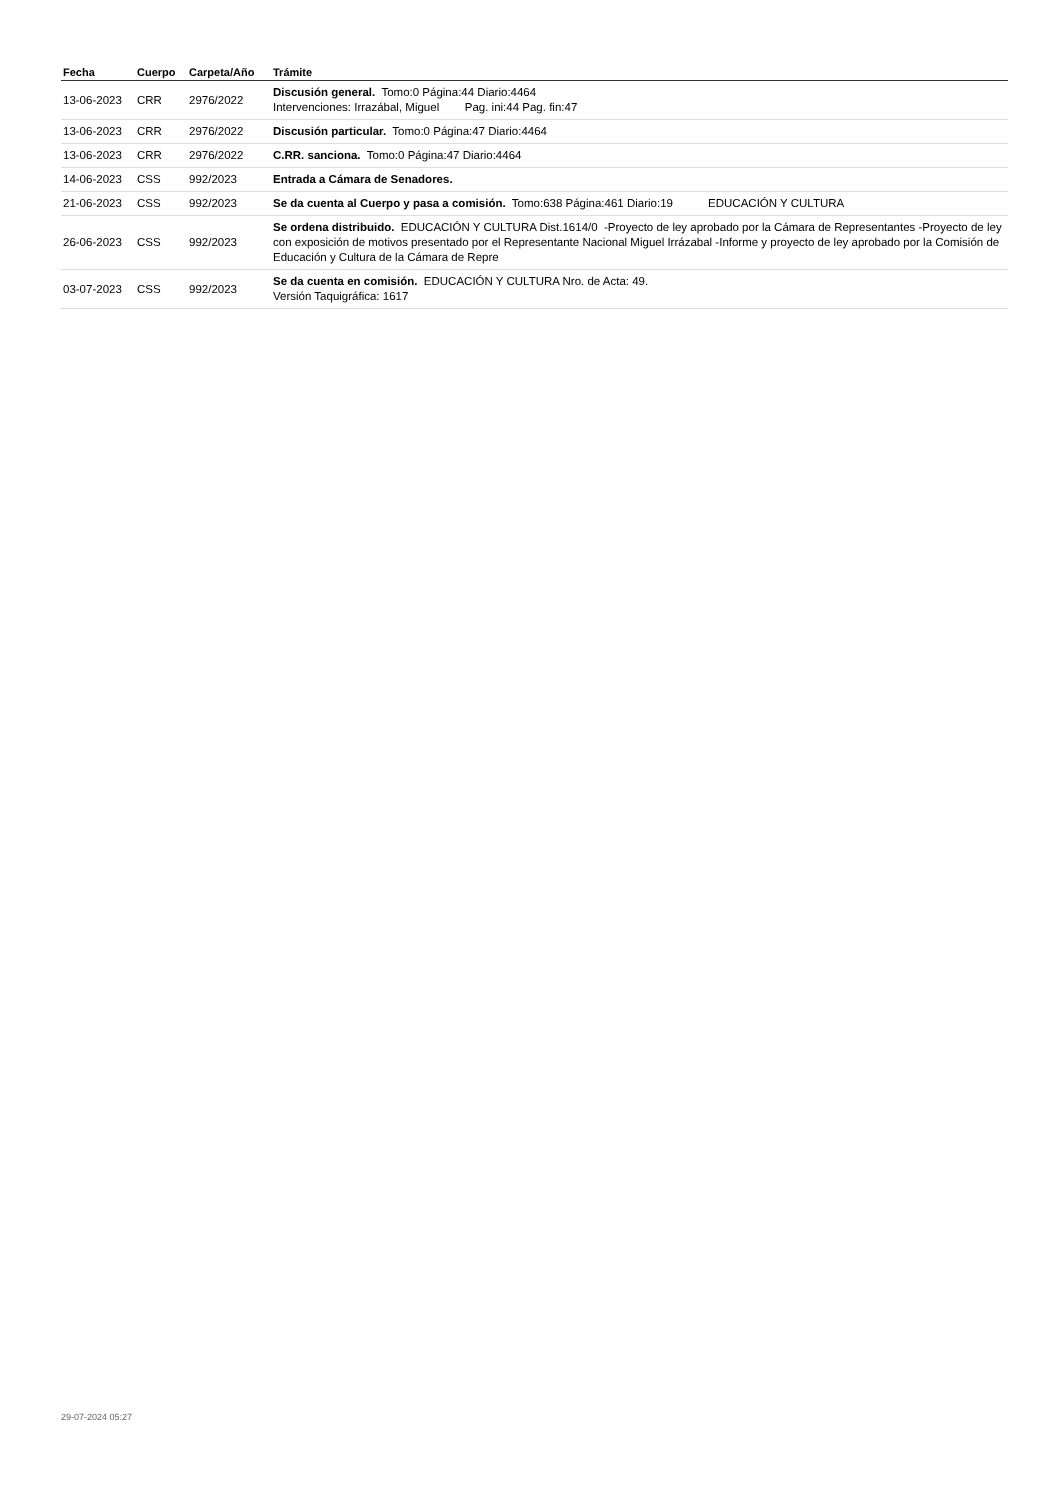| Fecha | Cuerpo | Carpeta/Año | Trámite |
| --- | --- | --- | --- |
| 13-06-2023 | CRR | 2976/2022 | Discusión general. Tomo:0 Página:44 Diario:4464 Intervenciones: Irrazábal, Miguel Pag. ini:44 Pag. fin:47 |
| 13-06-2023 | CRR | 2976/2022 | Discusión particular. Tomo:0 Página:47 Diario:4464 |
| 13-06-2023 | CRR | 2976/2022 | C.RR. sanciona. Tomo:0 Página:47 Diario:4464 |
| 14-06-2023 | CSS | 992/2023 | Entrada a Cámara de Senadores. |
| 21-06-2023 | CSS | 992/2023 | Se da cuenta al Cuerpo y pasa a comisión. Tomo:638 Página:461 Diario:19 EDUCACIÓN Y CULTURA |
| 26-06-2023 | CSS | 992/2023 | Se ordena distribuido. EDUCACIÓN Y CULTURA Dist.1614/0 -Proyecto de ley aprobado por la Cámara de Representantes -Proyecto de ley con exposición de motivos presentado por el Representante Nacional Miguel Irrázabal -Informe y proyecto de ley aprobado por la Comisión de Educación y Cultura de la Cámara de Repre |
| 03-07-2023 | CSS | 992/2023 | Se da cuenta en comisión. EDUCACIÓN Y CULTURA Nro. de Acta: 49. Versión Taquigráfica: 1617 |
29-07-2024 05:27